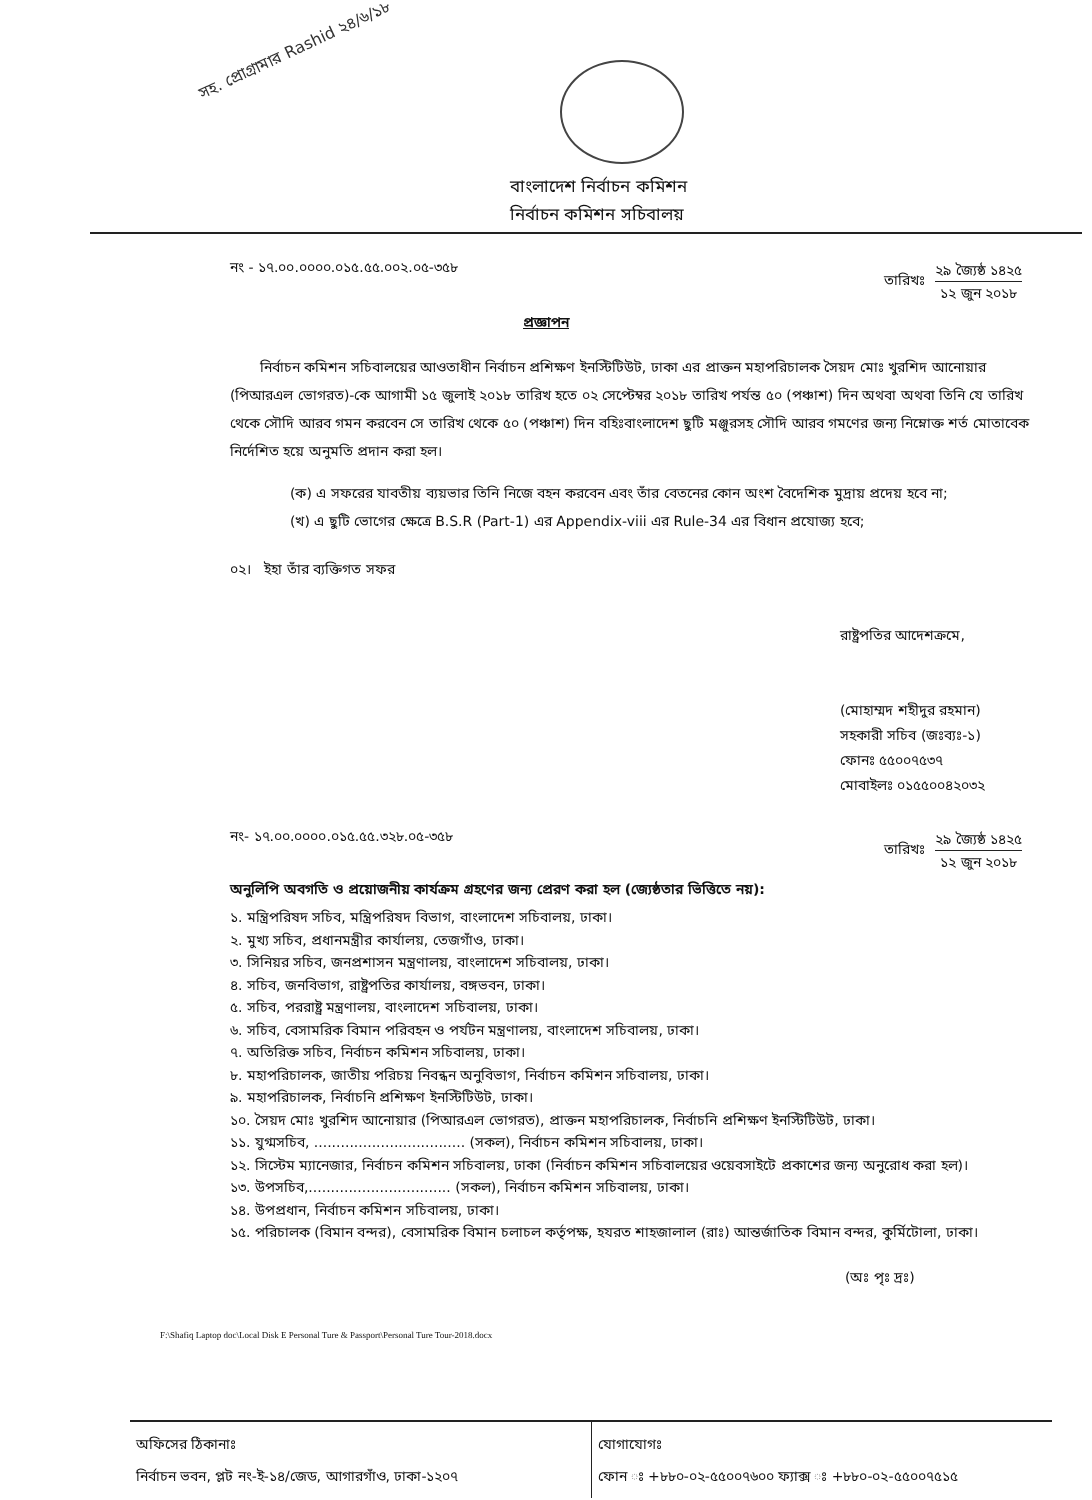সহ. প্রোগ্রামার Rashid ২৪/৬/১৮
বাংলাদেশ নির্বাচন কমিশন
নির্বাচন কমিশন সচিবালয়
নং - ১৭.০০.০০০০.০১৫.৫৫.০০২.০৫-৩৫৮
তারিখঃ
২৯ জ্যৈষ্ঠ ১৪২৫
১২ জুন ২০১৮
প্রজ্ঞাপন
নির্বাচন কমিশন সচিবালয়ের আওতাধীন নির্বাচন প্রশিক্ষণ ইনস্টিটিউট, ঢাকা এর প্রাক্তন মহাপরিচালক সৈয়দ মোঃ খুরশিদ আনোয়ার (পিআরএল ভোগরত)-কে আগামী ১৫ জুলাই ২০১৮ তারিখ হতে ০২ সেপ্টেম্বর ২০১৮ তারিখ পর্যন্ত ৫০ (পঞ্চাশ) দিন অথবা অথবা তিনি যে তারিখ থেকে সৌদি আরব গমন করবেন সে তারিখ থেকে ৫০ (পঞ্চাশ) দিন বহিঃবাংলাদেশ ছুটি মঞ্জুরসহ সৌদি আরব গমণের জন্য নিম্নোক্ত শর্ত মোতাবেক নির্দেশিত হয়ে অনুমতি প্রদান করা হল।
(ক) এ সফরের যাবতীয় ব্যয়ভার তিনি নিজে বহন করবেন এবং তাঁর বেতনের কোন অংশ বৈদেশিক মুদ্রায় প্রদেয় হবে না;
(খ) এ ছুটি ভোগের ক্ষেত্রে B.S.R (Part-1) এর Appendix-viii এর Rule-34 এর বিধান প্রযোজ্য হবে;
০২। ইহা তাঁর ব্যক্তিগত সফর
রাষ্ট্রপতির আদেশক্রমে,
(মোহাম্মদ শহীদুর রহমান)
সহকারী সচিব (জঃব্যঃ-১)
ফোনঃ ৫৫০০৭৫৩৭
মোবাইলঃ ০১৫৫০০৪২০৩২
নং- ১৭.০০.০০০০.০১৫.৫৫.৩২৮.০৫-৩৫৮
তারিখঃ
২৯ জ্যৈষ্ঠ ১৪২৫
১২ জুন ২০১৮
অনুলিপি অবগতি ও প্রয়োজনীয় কার্যক্রম গ্রহণের জন্য প্রেরণ করা হল (জ্যেষ্ঠতার ভিত্তিতে নয়):
১. মন্ত্রিপরিষদ সচিব, মন্ত্রিপরিষদ বিভাগ, বাংলাদেশ সচিবালয়, ঢাকা।
২. মুখ্য সচিব, প্রধানমন্ত্রীর কার্যালয়, তেজগাঁও, ঢাকা।
৩. সিনিয়র সচিব, জনপ্রশাসন মন্ত্রণালয়, বাংলাদেশ সচিবালয়, ঢাকা।
৪. সচিব, জনবিভাগ, রাষ্ট্রপতির কার্যালয়, বঙ্গভবন, ঢাকা।
৫. সচিব, পররাষ্ট্র মন্ত্রণালয়, বাংলাদেশ সচিবালয়, ঢাকা।
৬. সচিব, বেসামরিক বিমান পরিবহন ও পর্যটন মন্ত্রণালয়, বাংলাদেশ সচিবালয়, ঢাকা।
৭. অতিরিক্ত সচিব, নির্বাচন কমিশন সচিবালয়, ঢাকা।
৮. মহাপরিচালক, জাতীয় পরিচয় নিবন্ধন অনুবিভাগ, নির্বাচন কমিশন সচিবালয়, ঢাকা।
৯. মহাপরিচালক, নির্বাচনি প্রশিক্ষণ ইনস্টিটিউট, ঢাকা।
১০. সৈয়দ মোঃ খুরশিদ আনোয়ার (পিআরএল ভোগরত), প্রাক্তন মহাপরিচালক, নির্বাচনি প্রশিক্ষণ ইনস্টিটিউট, ঢাকা।
১১. যুগ্মসচিব, .................................. (সকল), নির্বাচন কমিশন সচিবালয়, ঢাকা।
১২. সিস্টেম ম্যানেজার, নির্বাচন কমিশন সচিবালয়, ঢাকা (নির্বাচন কমিশন সচিবালয়ের ওয়েবসাইটে প্রকাশের জন্য অনুরোধ করা হল)।
১৩. উপসচিব,................................ (সকল), নির্বাচন কমিশন সচিবালয়, ঢাকা।
১৪. উপপ্রধান, নির্বাচন কমিশন সচিবালয়, ঢাকা।
১৫. পরিচালক (বিমান বন্দর), বেসামরিক বিমান চলাচল কর্তৃপক্ষ, হযরত শাহজালাল (রাঃ) আন্তর্জাতিক বিমান বন্দর, কুর্মিটোলা, ঢাকা।
(অঃ পৃঃ দ্রঃ)
F:\Shafiq Laptop doc\Local Disk E Personal Ture & Passport\Personal Ture Tour-2018.docx
অফিসের ঠিকানাঃ
নির্বাচন ভবন, প্লট নং-ই-১৪/জেড, আগারগাঁও, ঢাকা-১২০৭
যোগাযোগঃ
ফোন ঃ +৮৮০-০২-৫৫০০৭৬০০ ফ্যাক্স ঃ +৮৮০-০২-৫৫০০৭৫১৫